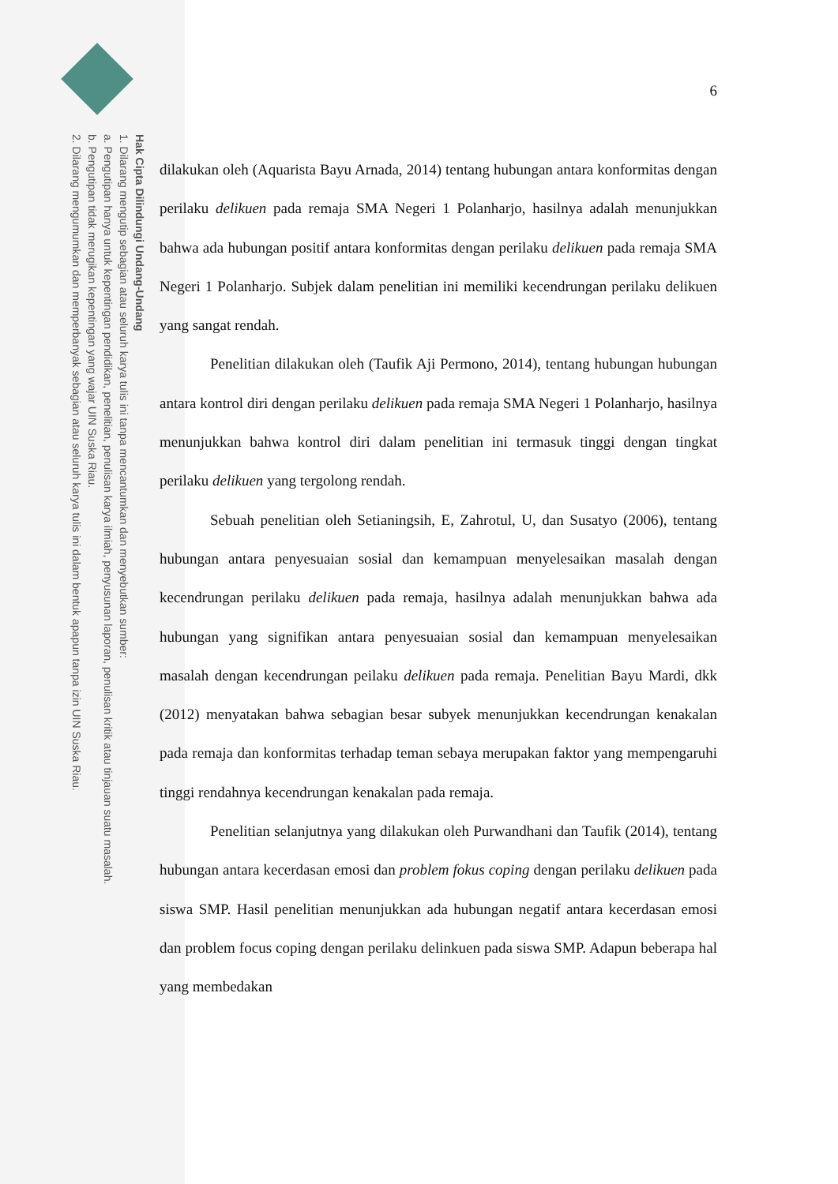Hak Cipta Dilindungi Undang-Undang
1. Dilarang mengutip sebagian atau seluruh karya tulis ini tanpa mencantumkan dan menyebutkan sumber:
a. Pengutipan hanya untuk kepentingan pendidikan, penelitian, penulisan karya ilmiah, penyusunan laporan, penulisan kritik atau tinjauan suatu masalah.
b. Pengutipan tidak merugikan kepentingan yang wajar UIN Suska Riau.
2. Dilarang mengumumkan dan memperbanyak sebagian atau seluruh karya tulis ini dalam bentuk apapun tanpa izin UIN Suska Riau.
6
dilakukan oleh (Aquarista Bayu Arnada, 2014) tentang hubungan antara konformitas dengan perilaku delikuen pada remaja SMA Negeri 1 Polanharjo, hasilnya adalah menunjukkan bahwa ada hubungan positif antara konformitas dengan perilaku delikuen pada remaja SMA Negeri 1 Polanharjo. Subjek dalam penelitian ini memiliki kecendrungan perilaku delikuen yang sangat rendah.
Penelitian dilakukan oleh (Taufik Aji Permono, 2014), tentang hubungan hubungan antara kontrol diri dengan perilaku delikuen pada remaja SMA Negeri 1 Polanharjo, hasilnya menunjukkan bahwa kontrol diri dalam penelitian ini termasuk tinggi dengan tingkat perilaku delikuen yang tergolong rendah.
Sebuah penelitian oleh Setianingsih, E, Zahrotul, U, dan Susatyo (2006), tentang hubungan antara penyesuaian sosial dan kemampuan menyelesaikan masalah dengan kecendrungan perilaku delikuen pada remaja, hasilnya adalah menunjukkan bahwa ada hubungan yang signifikan antara penyesuaian sosial dan kemampuan menyelesaikan masalah dengan kecendrungan peilaku delikuen pada remaja. Penelitian Bayu Mardi, dkk (2012) menyatakan bahwa sebagian besar subyek menunjukkan kecendrungan kenakalan pada remaja dan konformitas terhadap teman sebaya merupakan faktor yang mempengaruhi tinggi rendahnya kecendrungan kenakalan pada remaja.
Penelitian selanjutnya yang dilakukan oleh Purwandhani dan Taufik (2014), tentang hubungan antara kecerdasan emosi dan problem fokus coping dengan perilaku delikuen pada siswa SMP. Hasil penelitian menunjukkan ada hubungan negatif antara kecerdasan emosi dan problem focus coping dengan perilaku delinkuen pada siswa SMP. Adapun beberapa hal yang membedakan